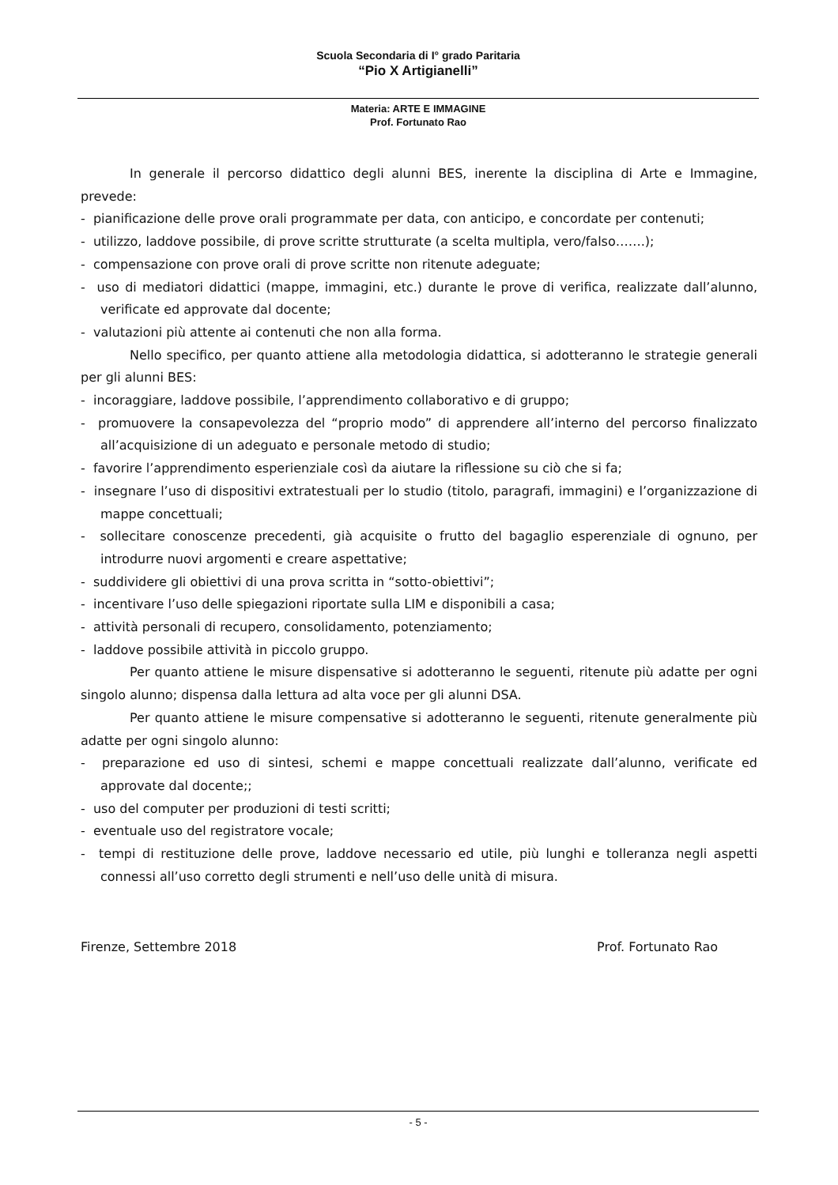Scuola Secondaria di I° grado Paritaria
“Pio X Artigianelli”
Materia: ARTE E IMMAGINE
Prof. Fortunato Rao
In generale il percorso didattico degli alunni BES, inerente la disciplina di Arte e Immagine, prevede:
- pianificazione delle prove orali programmate per data, con anticipo, e concordate per contenuti;
- utilizzo, laddove possibile, di prove scritte strutturate (a scelta multipla, vero/falso…….);
- compensazione con prove orali di prove scritte non ritenute adeguate;
- uso di mediatori didattici (mappe, immagini, etc.) durante le prove di verifica, realizzate dall’alunno, verificate ed approvate dal docente;
- valutazioni più attente ai contenuti che non alla forma.
Nello specifico, per quanto attiene alla metodologia didattica, si adotteranno le strategie generali per gli alunni BES:
- incoraggiare, laddove possibile, l’apprendimento collaborativo e di gruppo;
- promuovere la consapevolezza del “proprio modo” di apprendere all’interno del percorso finalizzato all’acquisizione di un adeguato e personale metodo di studio;
- favorire l’apprendimento esperienziale così da aiutare la riflessione su ciò che si fa;
- insegnare l’uso di dispositivi extratestuali per lo studio (titolo, paragrafi, immagini) e l’organizzazione di mappe concettuali;
- sollecitare conoscenze precedenti, già acquisite o frutto del bagaglio esperenziale di ognuno, per introdurre nuovi argomenti e creare aspettative;
- suddividere gli obiettivi di una prova scritta in “sotto-obiettivi”;
- incentivare l’uso delle spiegazioni riportate sulla LIM e disponibili a casa;
- attività personali di recupero, consolidamento, potenziamento;
- laddove possibile attività in piccolo gruppo.
Per quanto attiene le misure dispensative si adotteranno le seguenti, ritenute più adatte per ogni singolo alunno; dispensa dalla lettura ad alta voce per gli alunni DSA.
Per quanto attiene le misure compensative si adotteranno le seguenti, ritenute generalmente più adatte per ogni singolo alunno:
- preparazione ed uso di sintesi, schemi e mappe concettuali realizzate dall’alunno, verificate ed approvate dal docente;;
- uso del computer per produzioni di testi scritti;
- eventuale uso del registratore vocale;
- tempi di restituzione delle prove, laddove necessario ed utile, più lunghi e tolleranza negli aspetti connessi all’uso corretto degli strumenti e nell’uso delle unità di misura.
Firenze, Settembre 2018 Prof. Fortunato Rao
- 5 -